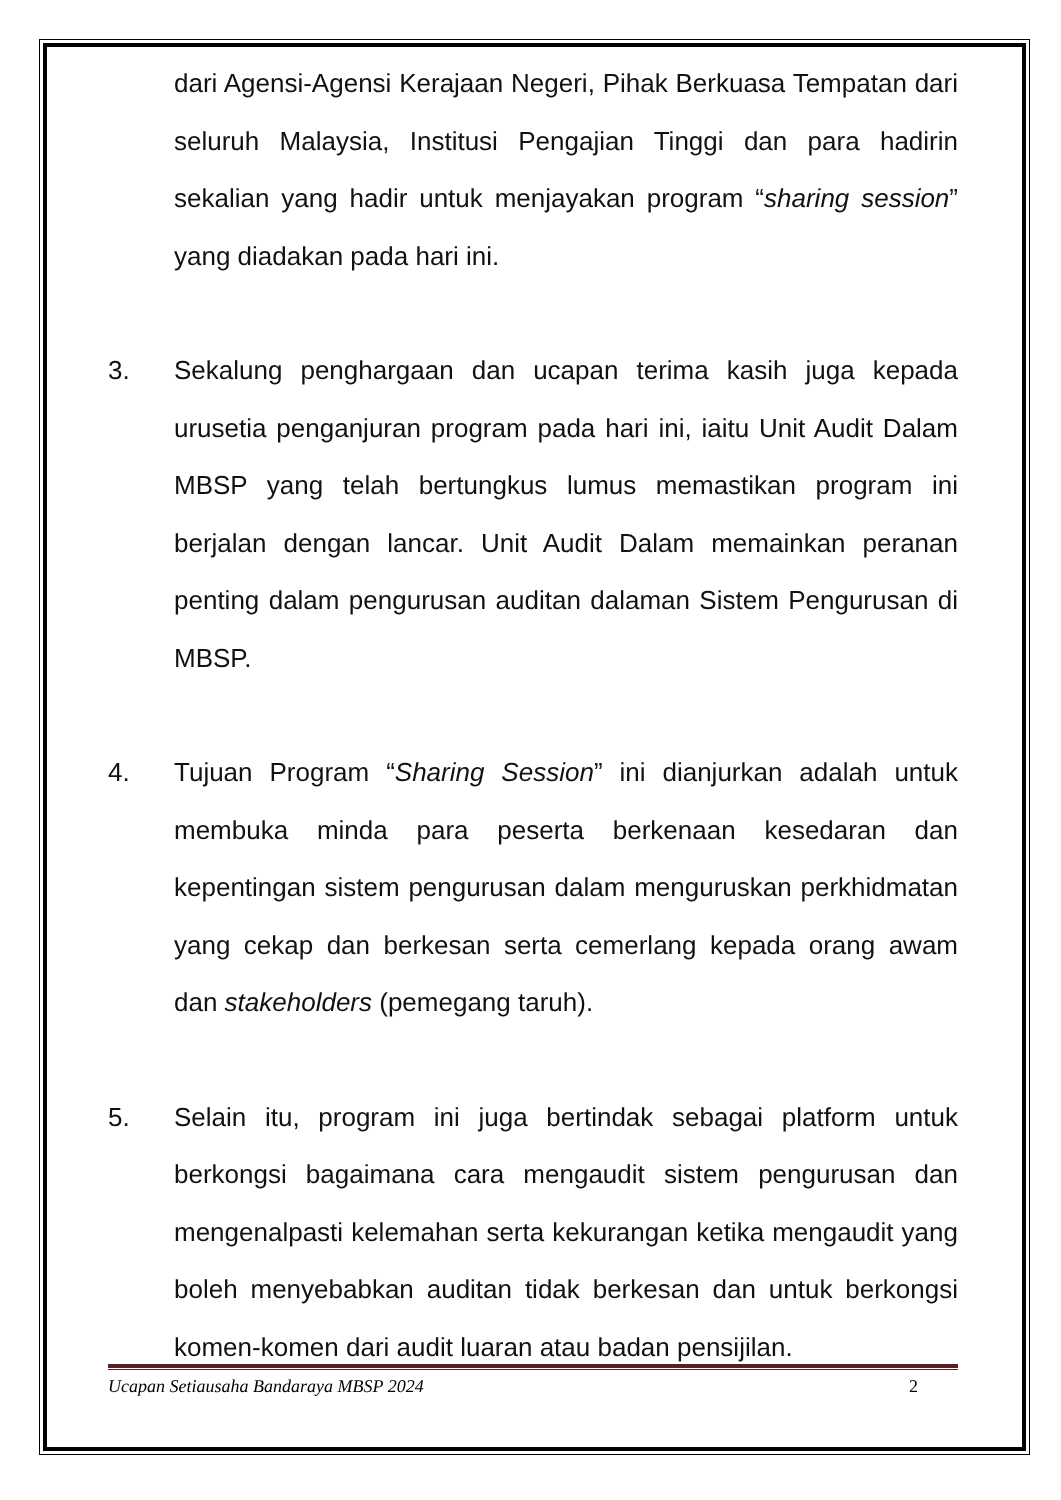dari Agensi-Agensi Kerajaan Negeri, Pihak Berkuasa Tempatan dari seluruh Malaysia, Institusi Pengajian Tinggi dan para hadirin sekalian yang hadir untuk menjayakan program “sharing session” yang diadakan pada hari ini.
3. Sekalung penghargaan dan ucapan terima kasih juga kepada urusetia penganjuran program pada hari ini, iaitu Unit Audit Dalam MBSP yang telah bertungkus lumus memastikan program ini berjalan dengan lancar. Unit Audit Dalam memainkan peranan penting dalam pengurusan auditan dalaman Sistem Pengurusan di MBSP.
4. Tujuan Program “Sharing Session” ini dianjurkan adalah untuk membuka minda para peserta berkenaan kesedaran dan kepentingan sistem pengurusan dalam menguruskan perkhidmatan yang cekap dan berkesan serta cemerlang kepada orang awam dan stakeholders (pemegang taruh).
5. Selain itu, program ini juga bertindak sebagai platform untuk berkongsi bagaimana cara mengaudit sistem pengurusan dan mengenalpasti kelemahan serta kekurangan ketika mengaudit yang boleh menyebabkan auditan tidak berkesan dan untuk berkongsi komen-komen dari audit luaran atau badan pensijilan.
Ucapan Setiausaha Bandaraya MBSP 2024 2